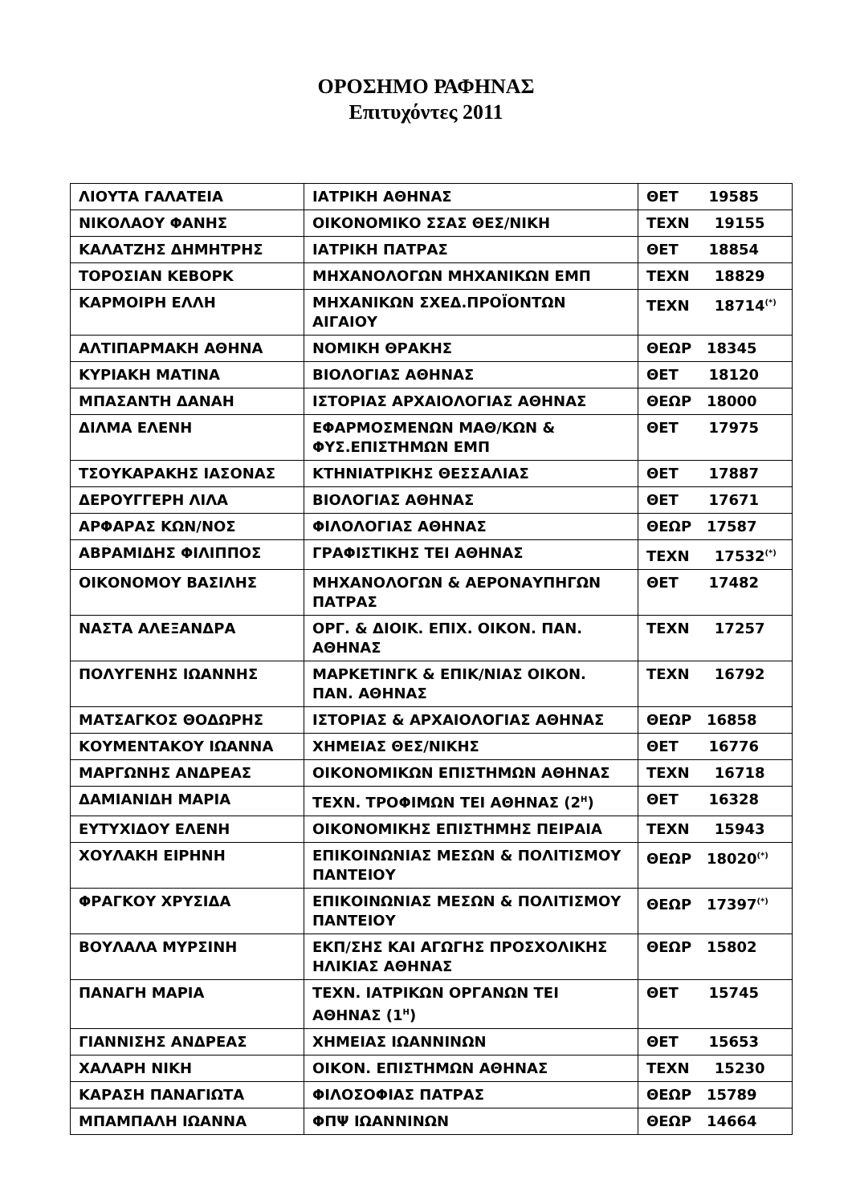ΟΡΟΣΗΜΟ ΡΑΦΗΝΑΣ
Επιτυχόντες 2011
| ΛΙΟΥΤΑ ΓΑΛΑΤΕΙΑ | ΙΑΤΡΙΚΗ ΑΘΗΝΑΣ | ΘΕΤ 19585 |
| ΝΙΚΟΛΑΟΥ ΦΑΝΗΣ | ΟΙΚΟΝΟΜΙΚΟ ΣΣΑΣ ΘΕΣ/ΝΙΚΗ | ΤΕΧΝ 19155 |
| ΚΑΛΑΤΖΗΣ ΔΗΜΗΤΡΗΣ | ΙΑΤΡΙΚΗ ΠΑΤΡΑΣ | ΘΕΤ 18854 |
| ΤΟΡΟΣΙΑΝ ΚΕΒΟΡΚ | ΜΗΧΑΝΟΛΟΓΩΝ ΜΗΧΑΝΙΚΩΝ ΕΜΠ | ΤΕΧΝ 18829 |
| ΚΑΡΜΟΙΡΗ ΕΛΛΗ | ΜΗΧΑΝΙΚΩΝ ΣΧΕΔ.ΠΡΟΪΟΝΤΩΝ ΑΙΓΑΙΟΥ | ΤΕΧΝ 18714<sup>(*)</sup> |
| ΑΛΤΙΠΑΡΜΑΚΗ ΑΘΗΝΑ | ΝΟΜΙΚΗ ΘΡΑΚΗΣ | ΘΕΩΡ 18345 |
| ΚΥΡΙΑΚΗ ΜΑΤΙΝΑ | ΒΙΟΛΟΓΙΑΣ ΑΘΗΝΑΣ | ΘΕΤ 18120 |
| ΜΠΑΣΑΝΤΗ ΔΑΝΑΗ | ΙΣΤΟΡΙΑΣ ΑΡΧΑΙΟΛΟΓΙΑΣ ΑΘΗΝΑΣ | ΘΕΩΡ 18000 |
| ΔΙΛΜΑ ΕΛΕΝΗ | ΕΦΑΡΜΟΣΜΕΝΩΝ ΜΑΘ/ΚΩΝ & ΦΥΣ.ΕΠΙΣΤΗΜΩΝ ΕΜΠ | ΘΕΤ 17975 |
| ΤΣΟΥΚΑΡΑΚΗΣ ΙΑΣΟΝΑΣ | ΚΤΗΝΙΑΤΡΙΚΗΣ ΘΕΣΣΑΛΙΑΣ | ΘΕΤ 17887 |
| ΔΕΡΟΥΓΓΕΡΗ ΛΙΛΑ | ΒΙΟΛΟΓΙΑΣ ΑΘΗΝΑΣ | ΘΕΤ 17671 |
| ΑΡΦΑΡΑΣ ΚΩΝ/ΝΟΣ | ΦΙΛΟΛΟΓΙΑΣ ΑΘΗΝΑΣ | ΘΕΩΡ 17587 |
| ΑΒΡΑΜΙΔΗΣ ΦΙΛΙΠΠΟΣ | ΓΡΑΦΙΣΤΙΚΗΣ ΤΕΙ ΑΘΗΝΑΣ | ΤΕΧΝ 17532<sup>(*)</sup> |
| ΟΙΚΟΝΟΜΟΥ ΒΑΣΙΛΗΣ | ΜΗΧΑΝΟΛΟΓΩΝ & ΑΕΡΟΝΑΥΠΗΓΩΝ ΠΑΤΡΑΣ | ΘΕΤ 17482 |
| ΝΑΣΤΑ ΑΛΕΞΑΝΔΡΑ | ΟΡΓ. & ΔΙΟΙΚ. ΕΠΙΧ. ΟΙΚΟΝ. ΠΑΝ. ΑΘΗΝΑΣ | ΤΕΧΝ 17257 |
| ΠΟΛΥΓΕΝΗΣ ΙΩΑΝΝΗΣ | ΜΑΡΚΕΤΙΝΓΚ & ΕΠΙΚ/ΝΙΑΣ ΟΙΚΟΝ. ΠΑΝ. ΑΘΗΝΑΣ | ΤΕΧΝ 16792 |
| ΜΑΤΣΑΓΚΟΣ ΘΟΔΩΡΗΣ | ΙΣΤΟΡΙΑΣ & ΑΡΧΑΙΟΛΟΓΙΑΣ ΑΘΗΝΑΣ | ΘΕΩΡ 16858 |
| ΚΟΥΜΕΝΤΑΚΟΥ ΙΩΑΝΝΑ | ΧΗΜΕΙΑΣ ΘΕΣ/ΝΙΚΗΣ | ΘΕΤ 16776 |
| ΜΑΡΓΩΝΗΣ ΑΝΔΡΕΑΣ | ΟΙΚΟΝΟΜΙΚΩΝ ΕΠΙΣΤΗΜΩΝ ΑΘΗΝΑΣ | ΤΕΧΝ 16718 |
| ΔΑΜΙΑΝΙΔΗ ΜΑΡΙΑ | ΤΕΧΝ. ΤΡΟΦΙΜΩΝ ΤΕΙ ΑΘΗΝΑΣ (2<sup>Η</sup>) | ΘΕΤ 16328 |
| ΕΥΤΥΧΙΔΟΥ ΕΛΕΝΗ | ΟΙΚΟΝΟΜΙΚΗΣ ΕΠΙΣΤΗΜΗΣ ΠΕΙΡΑΙΑ | ΤΕΧΝ 15943 |
| ΧΟΥΛΑΚΗ ΕΙΡΗΝΗ | ΕΠΙΚΟΙΝΩΝΙΑΣ ΜΕΣΩΝ & ΠΟΛΙΤΙΣΜΟΥ ΠΑΝΤΕΙΟΥ | ΘΕΩΡ 18020<sup>(*)</sup> |
| ΦΡΑΓΚΟΥ ΧΡΥΣΙΔΑ | ΕΠΙΚΟΙΝΩΝΙΑΣ ΜΕΣΩΝ & ΠΟΛΙΤΙΣΜΟΥ ΠΑΝΤΕΙΟΥ | ΘΕΩΡ 17397<sup>(*)</sup> |
| ΒΟΥΛΑΛΑ ΜΥΡΣΙΝΗ | ΕΚΠ/ΣΗΣ ΚΑΙ ΑΓΩΓΗΣ ΠΡΟΣΧΟΛΙΚΗΣ ΗΛΙΚΙΑΣ ΑΘΗΝΑΣ | ΘΕΩΡ 15802 |
| ΠΑΝΑΓΗ ΜΑΡΙΑ | ΤΕΧΝ. ΙΑΤΡΙΚΩΝ ΟΡΓΑΝΩΝ ΤΕΙ ΑΘΗΝΑΣ (1<sup>Η</sup>) | ΘΕΤ 15745 |
| ΓΙΑΝΝΙΣΗΣ ΑΝΔΡΕΑΣ | ΧΗΜΕΙΑΣ ΙΩΑΝΝΙΝΩΝ | ΘΕΤ 15653 |
| ΧΑΛΑΡΗ ΝΙΚΗ | ΟΙΚΟΝ. ΕΠΙΣΤΗΜΩΝ ΑΘΗΝΑΣ | ΤΕΧΝ 15230 |
| ΚΑΡΑΣΗ ΠΑΝΑΓΙΩΤΑ | ΦΙΛΟΣΟΦΙΑΣ ΠΑΤΡΑΣ | ΘΕΩΡ 15789 |
| ΜΠΑΜΠΑΛΗ ΙΩΑΝΝΑ | ΦΠΨ ΙΩΑΝΝΙΝΩΝ | ΘΕΩΡ 14664 |